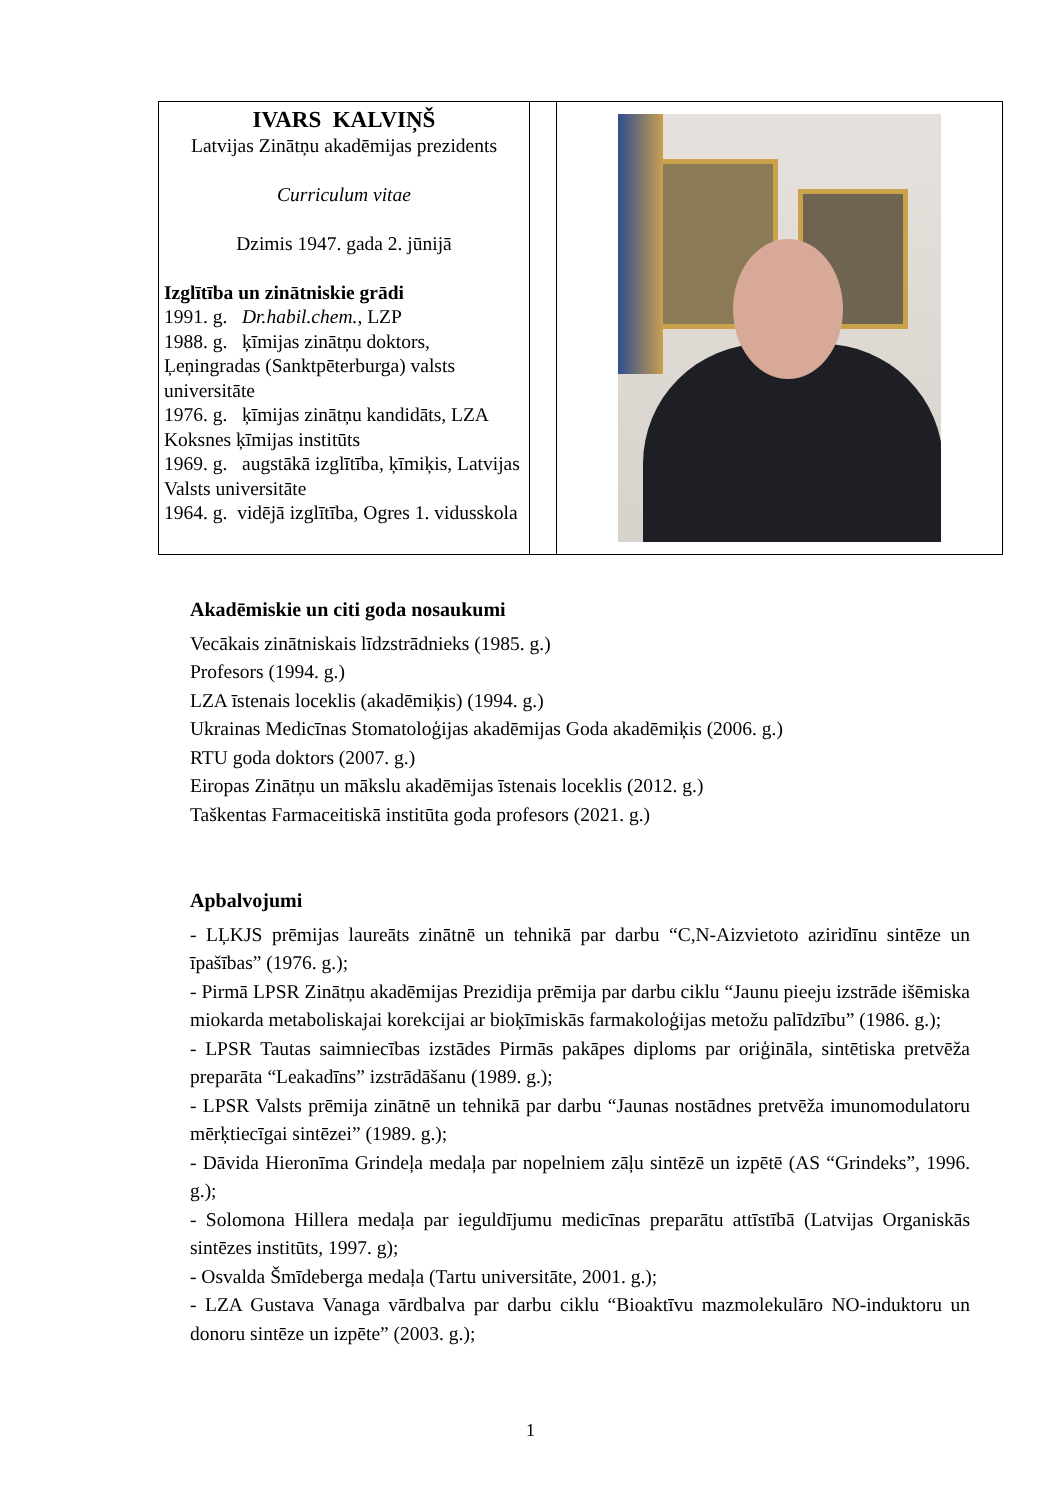| IVARS KALVIŅŠ Latvijas Zinātņu akadēmijas prezidents Curriculum vitae Dzimis 1947. gada 2. jūnijā Izglītība un zinātniskie grādi 1991. g. Dr.habil.chem. , LZP 1988. g. ķīmijas zinātņu doktors, Ļeņingradas (Sanktpēterburga) valsts universitāte 1976. g. ķīmijas zinātņu kandidāts, LZA Koksnes ķīmijas institūts 1969. g. augstākā izglītība, ķīmiķis, Latvijas Valsts universitāte 1964. g. vidējā izglītība, Ogres 1. vidusskola | | |
Akadēmiskie un citi goda nosaukumi
Vecākais zinātniskais līdzstrādnieks (1985. g.)
Profesors (1994. g.)
LZA īstenais loceklis (akadēmiķis) (1994. g.)
Ukrainas Medicīnas Stomatoloģijas akadēmijas Goda akadēmiķis (2006. g.)
RTU goda doktors (2007. g.)
Eiropas Zinātņu un mākslu akadēmijas īstenais loceklis (2012. g.)
Taškentas Farmaceitiskā institūta goda profesors (2021. g.)
Apbalvojumi
- LĻKJS prēmijas laureāts zinātnē un tehnikā par darbu “C,N-Aizvietoto aziridīnu sintēze un īpašības” (1976. g.);
- Pirmā LPSR Zinātņu akadēmijas Prezidija prēmija par darbu ciklu “Jaunu pieeju izstrāde išēmiska miokarda metaboliskajai korekcijai ar bioķīmiskās farmakoloģijas metožu palīdzību” (1986. g.);
- LPSR Tautas saimniecības izstādes Pirmās pakāpes diploms par oriģināla, sintētiska pretvēža preparāta “Leakadīns” izstrādāšanu (1989. g.);
- LPSR Valsts prēmija zinātnē un tehnikā par darbu “Jaunas nostādnes pretvēža imunomodulatoru mērķtiecīgai sintēzei” (1989. g.);
- Dāvida Hieronīma Grindeļa medaļa par nopelniem zāļu sintēzē un izpētē (AS “Grindeks”, 1996. g.);
- Solomona Hillera medaļa par ieguldījumu medicīnas preparātu attīstībā (Latvijas Organiskās sintēzes institūts, 1997. g);
- Osvalda Šmīdeberga medaļa (Tartu universitāte, 2001. g.);
- LZA Gustava Vanaga vārdbalva par darbu ciklu “Bioaktīvu mazmolekulāro NO-induktoru un donoru sintēze un izpēte” (2003. g.);
1